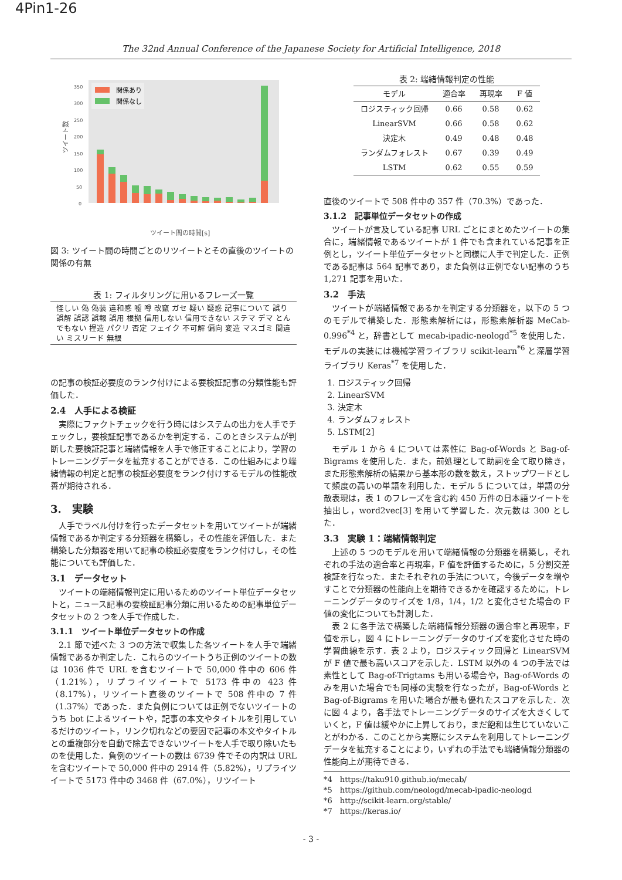4Pin1-26
The 32nd Annual Conference of the Japanese Society for Artificial Intelligence, 2018
350
300
250
200
150
100
50
0
ツイート数
関係あり
関係なし
ツイート間の時間[s]
図 3: ツイート間の時間ごとのリツイートとその直後のツイートの関係の有無
表 1: フィルタリングに用いるフレーズ一覧
怪しい 偽 偽装 違和感 嘘 噂 改竄 ガセ 疑い 疑惑 記事について 誤り 誤解 誤認 誤報 誤用 根拠 信用しない 信用できない ステマ デマ とんでもない 捏造 パクリ 否定 フェイク 不可解 偏向 変造 マスゴミ 間違い ミスリード 無根
の記事の検証必要度のランク付けによる要検証記事の分類性能も評価した．
2.4　人手による検証
実際にファクトチェックを行う時にはシステムの出力を人手でチェックし，要検証記事であるかを判定する．このときシステムが判断した要検証記事と端緒情報を人手で修正することにより，学習のトレーニングデータを拡充することができる．この仕組みにより端緒情報の判定と記事の検証必要度をランク付けするモデルの性能改善が期待される．
3.　実験
人手でラベル付けを行ったデータセットを用いてツイートが端緒情報であるか判定する分類器を構築し，その性能を評価した．また構築した分類器を用いて記事の検証必要度をランク付けし，その性能についても評価した．
3.1　データセット
ツイートの端緒情報判定に用いるためのツイート単位データセットと，ニュース記事の要検証記事分類に用いるための記事単位データセットの 2 つを人手で作成した．
3.1.1　ツイート単位データセットの作成
2.1 節で述べた 3 つの方法で収集した各ツイートを人手で端緒情報であるか判定した．これらのツイートうち正例のツイートの数は 1036 件で URL を含むツイートで 50,000 件中の 606 件（1.21%），リプライツイートで 5173 件中の 423 件（8.17%），リツイート直後のツイートで 508 件中の 7 件（1.37%）であった．また負例については正例でないツイートのうち bot によるツイートや，記事の本文やタイトルを引用しているだけのツイート，リンク切れなどの要因で記事の本文やタイトルとの重複部分を自動で除去できないツイートを人手で取り除いたものを使用した．負例のツイートの数は 6739 件でその内訳は URL を含むツイートで 50,000 件中の 2914 件（5.82%），リプライツイートで 5173 件中の 3468 件（67.0%），リツイート
表 2: 端緒情報判定の性能
| モデル | 適合率 | 再現率 | F 値 |
| --- | --- | --- | --- |
| ロジスティック回帰 | 0.66 | 0.58 | 0.62 |
| LinearSVM | 0.66 | 0.58 | 0.62 |
| 決定木 | 0.49 | 0.48 | 0.48 |
| ランダムフォレスト | 0.67 | 0.39 | 0.49 |
| LSTM | 0.62 | 0.55 | 0.59 |
直後のツイートで 508 件中の 357 件（70.3%）であった．
3.1.2　記事単位データセットの作成
ツイートが言及している記事 URL ごとにまとめたツイートの集合に，端緒情報であるツイートが 1 件でも含まれている記事を正例とし，ツイート単位データセットと同様に人手で判定した．正例である記事は 564 記事であり，また負例は正例でない記事のうち 1,271 記事を用いた．
3.2　手法
ツイートが端緒情報であるかを判定する分類器を，以下の 5 つのモデルで構築した．形態素解析には，形態素解析器 MeCab-0.996<sup>*4</sup> と，辞書として mecab-ipadic-neologd<sup>*5</sup> を使用した．モデルの実装には機械学習ライブラリ scikit-learn<sup>*6</sup> と深層学習ライブラリ Keras<sup>*7</sup> を使用した．
1. ロジスティック回帰
2. LinearSVM
3. 決定木
4. ランダムフォレスト
5. LSTM[2]
モデル 1 から 4 については素性に Bag-of-Words と Bag-of-Bigrams を使用した．また，前処理として助詞を全て取り除き，また形態素解析の結果から基本形の数を数え，ストップワードとして頻度の高いの単語を利用した．モデル 5 については，単語の分散表現は，表 1 のフレーズを含む約 450 万件の日本語ツイートを抽出し，word2vec[3] を用いて学習した．次元数は 300 とした．
3.3　実験 1：端緒情報判定
上述の 5 つのモデルを用いて端緒情報の分類器を構築し，それぞれの手法の適合率と再現率，F 値を評価するために，5 分割交差検証を行なった．またそれぞれの手法について，今後データを増やすことで分類器の性能向上を期待できるかを確認するために，トレーニングデータのサイズを 1/8，1/4，1/2 と変化させた場合の F 値の変化についても計測した．
表 2 に各手法で構築した端緒情報分類器の適合率と再現率，F 値を示し，図 4 にトレーニングデータのサイズを変化させた時の学習曲線を示す．表 2 より，ロジスティック回帰と LinearSVM が F 値で最も高いスコアを示した．LSTM 以外の 4 つの手法では素性として Bag-of-Trigtams も用いる場合や，Bag-of-Words のみを用いた場合でも同様の実験を行なったが，Bag-of-Words と Bag-of-Bigrams を用いた場合が最も優れたスコアを示した．次に図 4 より，各手法でトレーニングデータのサイズを大きくしていくと，F 値は緩やかに上昇しており，まだ飽和は生じていないことがわかる．このことから実際にシステムを利用してトレーニングデータを拡充することにより，いずれの手法でも端緒情報分類器の性能向上が期待できる．
*4　https://taku910.github.io/mecab/
*5　https://github.com/neologd/mecab-ipadic-neologd
*6　http://scikit-learn.org/stable/
*7　https://keras.io/
- 3 -